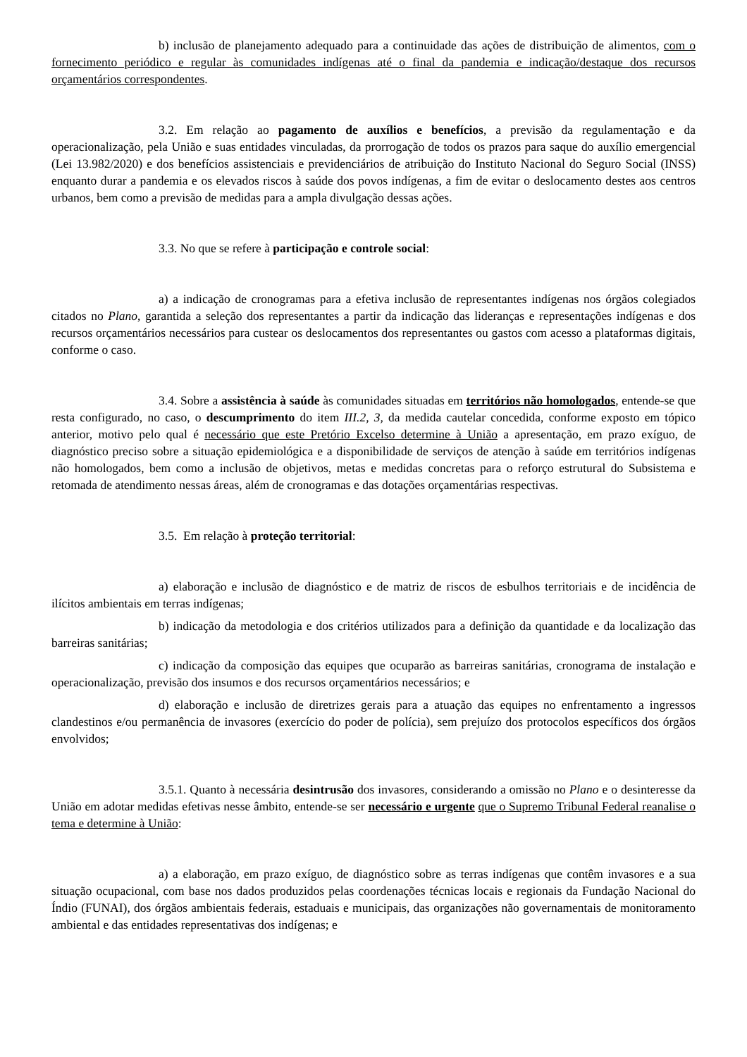b) inclusão de planejamento adequado para a continuidade das ações de distribuição de alimentos, com o fornecimento periódico e regular às comunidades indígenas até o final da pandemia e indicação/destaque dos recursos orçamentários correspondentes.
3.2. Em relação ao pagamento de auxílios e benefícios, a previsão da regulamentação e da operacionalização, pela União e suas entidades vinculadas, da prorrogação de todos os prazos para saque do auxílio emergencial (Lei 13.982/2020) e dos benefícios assistenciais e previdenciários de atribuição do Instituto Nacional do Seguro Social (INSS) enquanto durar a pandemia e os elevados riscos à saúde dos povos indígenas, a fim de evitar o deslocamento destes aos centros urbanos, bem como a previsão de medidas para a ampla divulgação dessas ações.
3.3. No que se refere à participação e controle social:
a) a indicação de cronogramas para a efetiva inclusão de representantes indígenas nos órgãos colegiados citados no Plano, garantida a seleção dos representantes a partir da indicação das lideranças e representações indígenas e dos recursos orçamentários necessários para custear os deslocamentos dos representantes ou gastos com acesso a plataformas digitais, conforme o caso.
3.4. Sobre a assistência à saúde às comunidades situadas em territórios não homologados, entende-se que resta configurado, no caso, o descumprimento do item III.2, 3, da medida cautelar concedida, conforme exposto em tópico anterior, motivo pelo qual é necessário que este Pretório Excelso determine à União a apresentação, em prazo exíguo, de diagnóstico preciso sobre a situação epidemiológica e a disponibilidade de serviços de atenção à saúde em territórios indígenas não homologados, bem como a inclusão de objetivos, metas e medidas concretas para o reforço estrutural do Subsistema e retomada de atendimento nessas áreas, além de cronogramas e das dotações orçamentárias respectivas.
3.5. Em relação à proteção territorial:
a) elaboração e inclusão de diagnóstico e de matriz de riscos de esbulhos territoriais e de incidência de ilícitos ambientais em terras indígenas;
b) indicação da metodologia e dos critérios utilizados para a definição da quantidade e da localização das barreiras sanitárias;
c) indicação da composição das equipes que ocuparão as barreiras sanitárias, cronograma de instalação e operacionalização, previsão dos insumos e dos recursos orçamentários necessários; e
d) elaboração e inclusão de diretrizes gerais para a atuação das equipes no enfrentamento a ingressos clandestinos e/ou permanência de invasores (exercício do poder de polícia), sem prejuízo dos protocolos específicos dos órgãos envolvidos;
3.5.1. Quanto à necessária desintrusão dos invasores, considerando a omissão no Plano e o desinteresse da União em adotar medidas efetivas nesse âmbito, entende-se ser necessário e urgente que o Supremo Tribunal Federal reanalise o tema e determine à União:
a) a elaboração, em prazo exíguo, de diagnóstico sobre as terras indígenas que contêm invasores e a sua situação ocupacional, com base nos dados produzidos pelas coordenações técnicas locais e regionais da Fundação Nacional do Índio (FUNAI), dos órgãos ambientais federais, estaduais e municipais, das organizações não governamentais de monitoramento ambiental e das entidades representativas dos indígenas; e